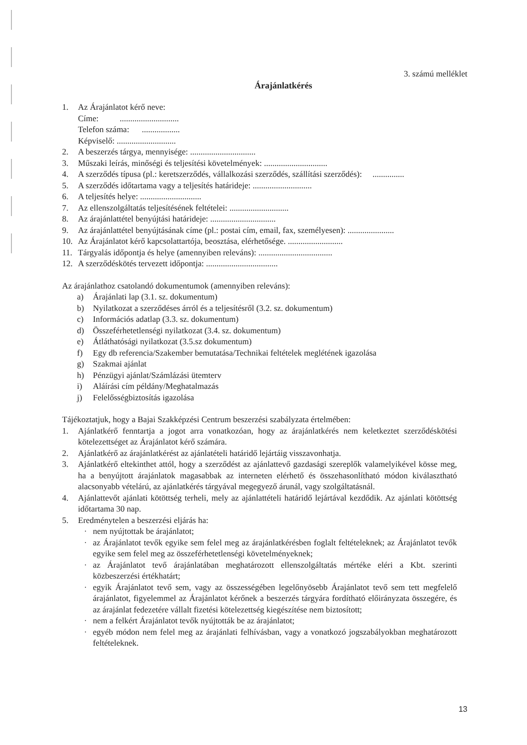3. számú melléklet
Árajánlatkérés
1. Az Árajánlatot kérő neve:
Címe: ............................
Telefon száma: ..................
Képviselő: ............................
2. A beszerzés tárgya, mennyisége: ...............................
3. Műszaki leírás, minőségi és teljesítési követelmények: ..............................
4. A szerződés típusa (pl.: keretszerződés, vállalkozási szerződés, szállítási szerződés): ...............
5. A szerződés időtartama vagy a teljesítés határideje: ............................
6. A teljesítés helye: .............................
7. Az ellenszolgáltatás teljesítésének feltételei: ............................
8. Az árajánlattétel benyújtási határideje: ...............................
9. Az árajánlattétel benyújtásának címe (pl.: postai cím, email, fax, személyesen): ......................
10. Az Árajánlatot kérő kapcsolattartója, beosztása, elérhetősége. ..........................
11. Tárgyalás időpontja és helye (amennyiben releváns): ...................................
12. A szerződéskötés tervezett időpontja: ..................................
Az árajánlathoz csatolandó dokumentumok (amennyiben releváns):
a) Árajánlati lap (3.1. sz. dokumentum)
b) Nyilatkozat a szerződéses árról és a teljesítésről (3.2. sz. dokumentum)
c) Információs adatlap (3.3. sz. dokumentum)
d) Összeférhetetlenségi nyilatkozat (3.4. sz. dokumentum)
e) Átláthatósági nyilatkozat (3.5.sz dokumentum)
f) Egy db referencia/Szakember bemutatása/Technikai feltételek meglétének igazolása
g) Szakmai ajánlat
h) Pénzügyi ajánlat/Számlázási ütemterv
i) Aláírási cím példány/Meghatalmazás
j) Felelősségbiztosítás igazolása
Tájékoztatjuk, hogy a Bajai Szakképzési Centrum beszerzési szabályzata értelmében:
1. Ajánlatkérő fenntartja a jogot arra vonatkozóan, hogy az árajánlatkérés nem keletkeztet szerződéskötési kötelezettséget az Árajánlatot kérő számára.
2. Ajánlatkérő az árajánlatkérést az ajánlatételi határidő lejártáig visszavonhatja.
3. Ajánlatkérő eltekinthet attól, hogy a szerződést az ajánlattevő gazdasági szereplők valamelyikével kösse meg, ha a benyújtott árajánlatok magasabbak az interneten elérhető és összehasonlítható módon kiválasztható alacsonyabb vételárú, az ajánlatkérés tárgyával megegyező árunál, vagy szolgáltatásnál.
4. Ajánlattevőt ajánlati kötöttség terheli, mely az ajánlattételi határidő lejártával kezdődik. Az ajánlati kötöttség időtartama 30 nap.
5. Eredménytelen a beszerzési eljárás ha:
· nem nyújtottak be árajánlatot;
· az Árajánlatot tevők egyike sem felel meg az árajánlatkérésben foglalt feltételeknek; az Árajánlatot tevők egyike sem felel meg az összeférhetetlenségi követelményeknek;
· az Árajánlatot tevő árajánlatában meghatározott ellenszolgáltatás mértéke eléri a Kbt. szerinti közbeszerzési értékhatárt;
· egyik Árajánlatot tevő sem, vagy az összességében legelőnyösebb Árajánlatot tevő sem tett megfelelő árajánlatot, figyelemmel az Árajánlatot kérőnek a beszerzés tárgyára fordítható előirányzata összegére, és az árajánlat fedezetére vállalt fizetési kötelezettség kiegészítése nem biztosított;
· nem a felkért Árajánlatot tevők nyújtották be az árajánlatot;
· egyéb módon nem felel meg az árajánlati felhívásban, vagy a vonatkozó jogszabályokban meghatározott feltételeknek.
13